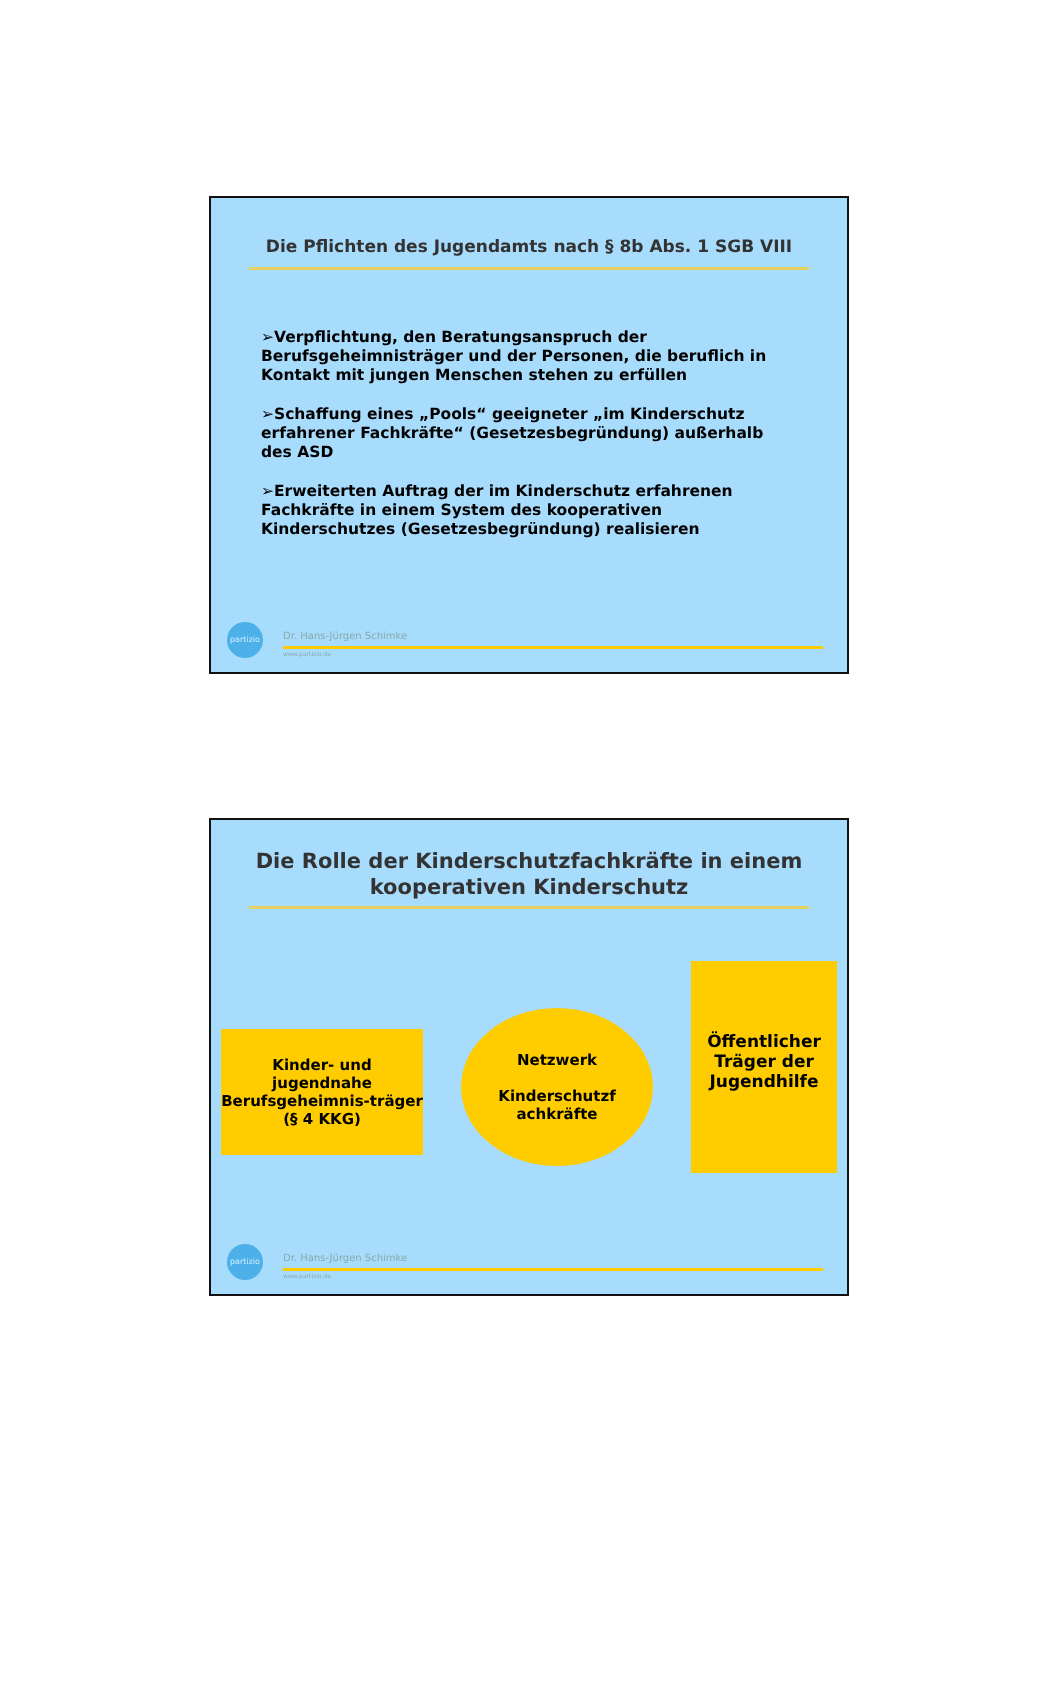Die Pflichten des Jugendamts nach § 8b Abs. 1 SGB VIII
➢Verpflichtung, den Beratungsanspruch der Berufsgeheimnisträger und der Personen, die beruflich in Kontakt mit jungen Menschen stehen zu erfüllen
➢Schaffung eines „Pools“ geeigneter „im Kinderschutz erfahrener Fachkräfte“ (Gesetzesbegründung) außerhalb des ASD
➢Erweiterten Auftrag der im Kinderschutz erfahrenen Fachkräfte in einem System des kooperativen Kinderschutzes (Gesetzesbegründung) realisieren
partizio
Dr. Hans-Jürgen Schimke
www.partizio.de
Die Rolle der Kinderschutzfachkräfte in einem kooperativen Kinderschutz
Kinder- und jugendnahe Berufsgeheimnis-träger (§ 4 KKG)
Netzwerk
Kinderschutzf achkräfte
Öffentlicher Träger der Jugendhilfe
partizio
Dr. Hans-Jürgen Schimke
www.partizio.de